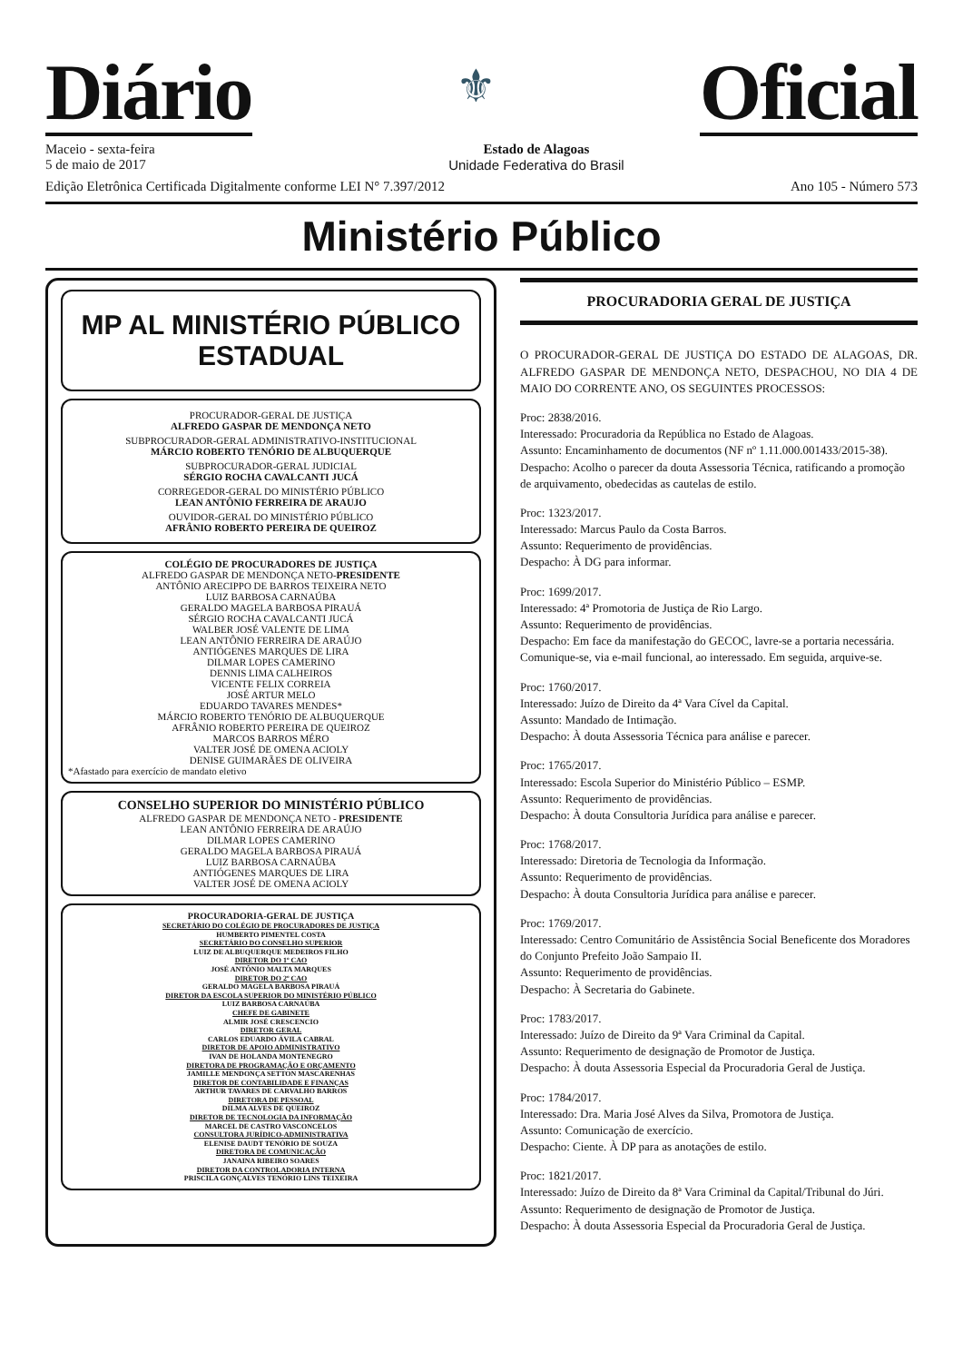Diário
⚜
Oficial
Maceio - sexta-feira
5 de maio de 2017
Estado de Alagoas
Unidade Federativa do Brasil
Edição Eletrônica Certificada Digitalmente conforme LEI N° 7.397/2012
Ano 105 - Número 573
Ministério Público
MP AL MINISTÉRIO PÚBLICO ESTADUAL
PROCURADOR-GERAL DE JUSTIÇA
ALFREDO GASPAR DE MENDONÇA NETO
SUBPROCURADOR-GERAL ADMINISTRATIVO-INSTITUCIONAL
MÁRCIO ROBERTO TENÓRIO DE ALBUQUERQUE
SUBPROCURADOR-GERAL JUDICIAL
SÉRGIO ROCHA CAVALCANTI JUCÁ
CORREGEDOR-GERAL DO MINISTÉRIO PÚBLICO
LEAN ANTÔNIO FERREIRA DE ARAUJO
OUVIDOR-GERAL DO MINISTÉRIO PÚBLICO
AFRÂNIO ROBERTO PEREIRA DE QUEIROZ
COLÉGIO DE PROCURADORES DE JUSTIÇA
ALFREDO GASPAR DE MENDONÇA NETO-PRESIDENTE
ANTÔNIO ARECIPPO DE BARROS TEIXEIRA NETO
LUIZ BARBOSA CARNAÚBA
GERALDO MAGELA BARBOSA PIRAUÁ
SÉRGIO ROCHA CAVALCANTI JUCÁ
WALBER JOSÉ VALENTE DE LIMA
LEAN ANTÔNIO FERREIRA DE ARAÚJO
ANTIÓGENES MARQUES DE LIRA
DILMAR LOPES CAMERINO
DENNIS LIMA CALHEIROS
VICENTE FELIX CORREIA
JOSÉ ARTUR MELO
EDUARDO TAVARES MENDES*
MÁRCIO ROBERTO TENÓRIO DE ALBUQUERQUE
AFRÂNIO ROBERTO PEREIRA DE QUEIROZ
MARCOS BARROS MÉRO
VALTER JOSÉ DE OMENA ACIOLY
DENISE GUIMARÃES DE OLIVEIRA
*Afastado para exercício de mandato eletivo
CONSELHO SUPERIOR DO MINISTÉRIO PÚBLICO
ALFREDO GASPAR DE MENDONÇA NETO - PRESIDENTE
LEAN ANTÔNIO FERREIRA DE ARAÚJO
DILMAR LOPES CAMERINO
GERALDO MAGELA BARBOSA PIRAUÁ
LUIZ BARBOSA CARNAÚBA
ANTIÓGENES MARQUES DE LIRA
VALTER JOSÉ DE OMENA ACIOLY
PROCURADORIA-GERAL DE JUSTIÇA
SECRETÁRIO DO COLÉGIO DE PROCURADORES DE JUSTIÇA
HUMBERTO PIMENTEL COSTA
SECRETÁRIO DO CONSELHO SUPERIOR
LUIZ DE ALBUQUERQUE MEDEIROS FILHO
DIRETOR DO 1º CAO
JOSÉ ANTÔNIO MALTA MARQUES
DIRETOR DO 2º CAO
GERALDO MAGELA BARBOSA PIRAUÁ
DIRETOR DA ESCOLA SUPERIOR DO MINISTÉRIO PÚBLICO
LUIZ BARBOSA CARNAÚBA
CHEFE DE GABINETE
ALMIR JOSÉ CRESCENCIO
DIRETOR GERAL
CARLOS EDUARDO ÁVILA CABRAL
DIRETOR DE APOIO ADMINISTRATIVO
IVAN DE HOLANDA MONTENEGRO
DIRETORA DE PROGRAMAÇÃO E ORÇAMENTO
JAMILLE MENDONÇA SETTON MASCARENHAS
DIRETOR DE CONTABILIDADE E FINANÇAS
ARTHUR TAVARES DE CARVALHO BARROS
DIRETORA DE PESSOAL
DILMA ALVES DE QUEIROZ
DIRETOR DE TECNOLOGIA DA INFORMAÇÃO
MARCEL DE CASTRO VASCONCELOS
CONSULTORA JURÍDICO-ADMINISTRATIVA
ELENISE DAUDT TENÓRIO DE SOUZA
DIRETORA DE COMUNICAÇÃO
JANAINA RIBEIRO SOARES
DIRETOR DA CONTROLADORIA INTERNA
PRISCILA GONÇALVES TENÓRIO LINS TEIXEIRA
PROCURADORIA GERAL DE JUSTIÇA
O PROCURADOR-GERAL DE JUSTIÇA DO ESTADO DE ALAGOAS, DR. ALFREDO GASPAR DE MENDONÇA NETO, DESPACHOU, NO DIA 4 DE MAIO DO CORRENTE ANO, OS SEGUINTES PROCESSOS:
Proc: 2838/2016.
Interessado: Procuradoria da República no Estado de Alagoas.
Assunto: Encaminhamento de documentos (NF nº 1.11.000.001433/2015-38).
Despacho: Acolho o parecer da douta Assessoria Técnica, ratificando a promoção de arquivamento, obedecidas as cautelas de estilo.
Proc: 1323/2017.
Interessado: Marcus Paulo da Costa Barros.
Assunto: Requerimento de providências.
Despacho: À DG para informar.
Proc: 1699/2017.
Interessado: 4ª Promotoria de Justiça de Rio Largo.
Assunto: Requerimento de providências.
Despacho: Em face da manifestação do GECOC, lavre-se a portaria necessária. Comunique-se, via e-mail funcional, ao interessado. Em seguida, arquive-se.
Proc: 1760/2017.
Interessado: Juízo de Direito da 4ª Vara Cível da Capital.
Assunto: Mandado de Intimação.
Despacho: À douta Assessoria Técnica para análise e parecer.
Proc: 1765/2017.
Interessado: Escola Superior do Ministério Público – ESMP.
Assunto: Requerimento de providências.
Despacho: À douta Consultoria Jurídica para análise e parecer.
Proc: 1768/2017.
Interessado: Diretoria de Tecnologia da Informação.
Assunto: Requerimento de providências.
Despacho: À douta Consultoria Jurídica para análise e parecer.
Proc: 1769/2017.
Interessado: Centro Comunitário de Assistência Social Beneficente dos Moradores do Conjunto Prefeito João Sampaio II.
Assunto: Requerimento de providências.
Despacho: À Secretaria do Gabinete.
Proc: 1783/2017.
Interessado: Juízo de Direito da 9ª Vara Criminal da Capital.
Assunto: Requerimento de designação de Promotor de Justiça.
Despacho: À douta Assessoria Especial da Procuradoria Geral de Justiça.
Proc: 1784/2017.
Interessado: Dra. Maria José Alves da Silva, Promotora de Justiça.
Assunto: Comunicação de exercício.
Despacho: Ciente. À DP para as anotações de estilo.
Proc: 1821/2017.
Interessado: Juízo de Direito da 8ª Vara Criminal da Capital/Tribunal do Júri.
Assunto: Requerimento de designação de Promotor de Justiça.
Despacho: À douta Assessoria Especial da Procuradoria Geral de Justiça.